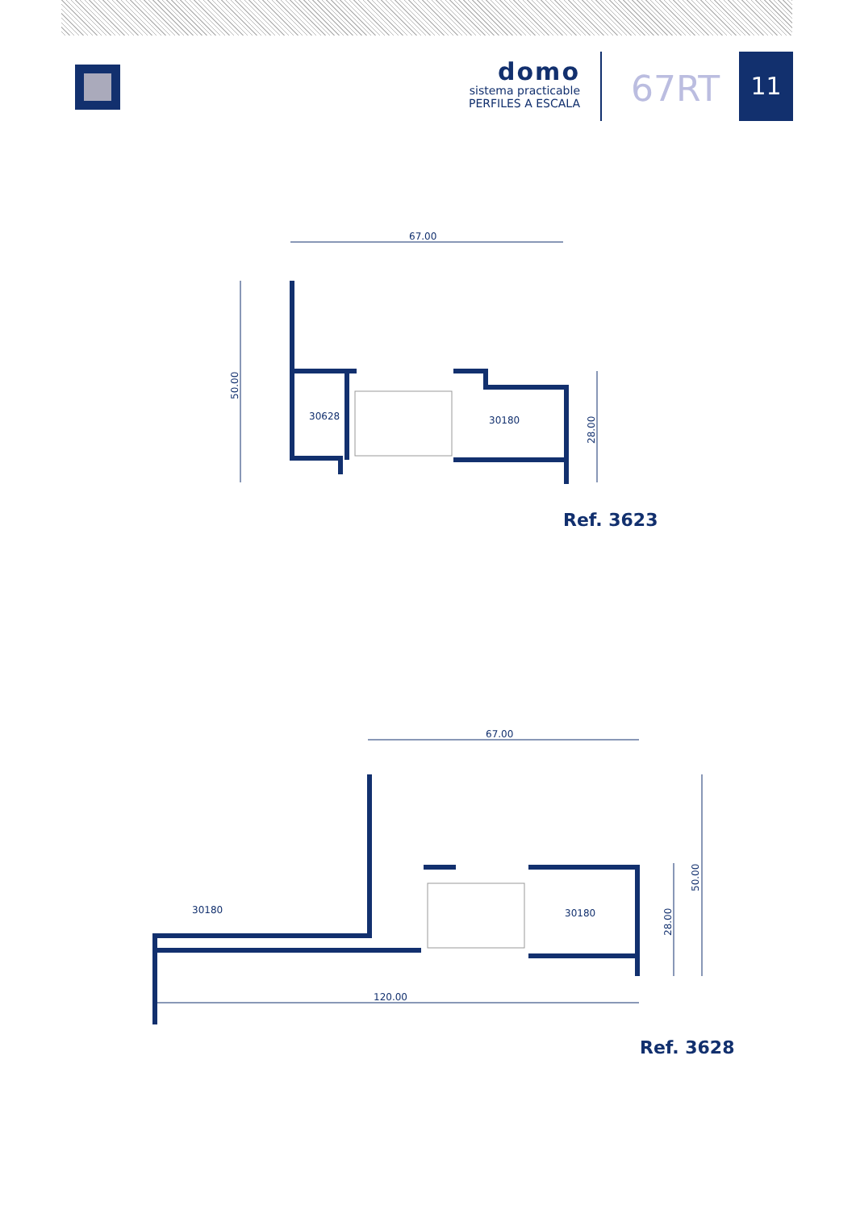domo
sistema practicable
PERFILES A ESCALA
67RT
11
67.00
50.00
28.00
30628
30180
Ref. 3623
67.00
120.00
50.00
28.00
30180
30180
Ref. 3628